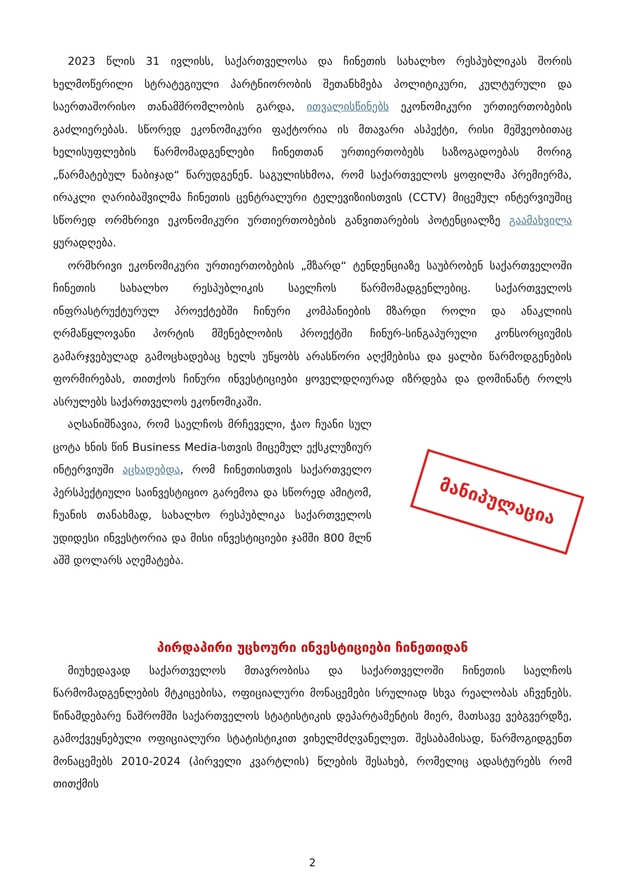2023 წლის 31 ივლისს, საქართველოსა და ჩინეთის სახალხო რესპუბლიკას შორის ხელმოწერილი სტრატეგიული პარტნიორობის შეთანხმება პოლიტიკური, კულტურული და საერთაშორისო თანამშრომლობის გარდა, ითვალისწინებს ეკონომიკური ურთიერთობების გაძლიერებას. სწორედ ეკონომიკური ფაქტორია ის მთავარი ასპექტი, რისი მეშვეობითაც ხელისუფლების წარმომადგენლები ჩინეთთან ურთიერთობებს საზოგადოებას მორიგ „წარმატებულ ნაბიჯად“ წარუდგენენ. საგულისხმოა, რომ საქართველოს ყოფილმა პრემიერმა, ირაკლი ღარიბაშვილმა ჩინეთის ცენტრალური ტელევიზიისთვის (CCTV) მიცემულ ინტერვიუშიც სწორედ ორმხრივი ეკონომიკური ურთიერთობების განვითარების პოტენციალზე გაამახვილა ყურადღება.
ორმხრივი ეკონომიკური ურთიერთობების „მზარდ“ ტენდენციაზე საუბრობენ საქართველოში ჩინეთის სახალხო რესპუბლიკის საელჩოს წარმომადგენლებიც. საქართველოს ინფრასტრუქტურულ პროექტებში ჩინური კომპანიების მზარდი როლი და ანაკლიის ღრმაწყლოვანი პორტის მშენებლობის პროექტში ჩინურ-სინგაპურული კონსორციუმის გამარჯვებულად გამოცხადებაც ხელს უწყობს არასწორი აღქმებისა და ყალბი წარმოდგენების ფორმირებას, თითქოს ჩინური ინვესტიციები ყოველდღიურად იზრდება და დომინანტ როლს ასრულებს საქართველოს ეკონომიკაში.
აღსანიშნავია, რომ საელჩოს მრჩეველი, ჭაო ჩუანი სულ ცოტა ხნის წინ Business Media-სთვის მიცემულ ექსკლუზიურ ინტერვიუში აცხადებდა, რომ ჩინეთისთვის საქართველო პერსპექტიული საინვესტიციო გარემოა და სწორედ ამიტომ, ჩუანის თანახმად, სახალხო რესპუბლიკა საქართველოს უდიდესი ინვესტორია და მისი ინვესტიციები ჯამში 800 მლნ აშშ დოლარს აღემატება.
მანიპულაცია
პირდაპირი უცხოური ინვესტიციები ჩინეთიდან
მიუხედავად საქართველოს მთავრობისა და საქართველოში ჩინეთის საელჩოს წარმომადგენლების მტკიცებისა, ოფიციალური მონაცემები სრულიად სხვა რეალობას აჩვენებს. წინამდებარე ნაშრომში საქართველოს სტატისტიკის დეპარტამენტის მიერ, მათსავე ვებგვერდზე, გამოქვეყნებული ოფიციალური სტატისტიკით ვიხელმძღვანელეთ. შესაბამისად, წარმოგიდგენთ მონაცემებს 2010-2024 (პირველი კვარტლის) წლების შესახებ, რომელიც ადასტურებს რომ თითქმის
2